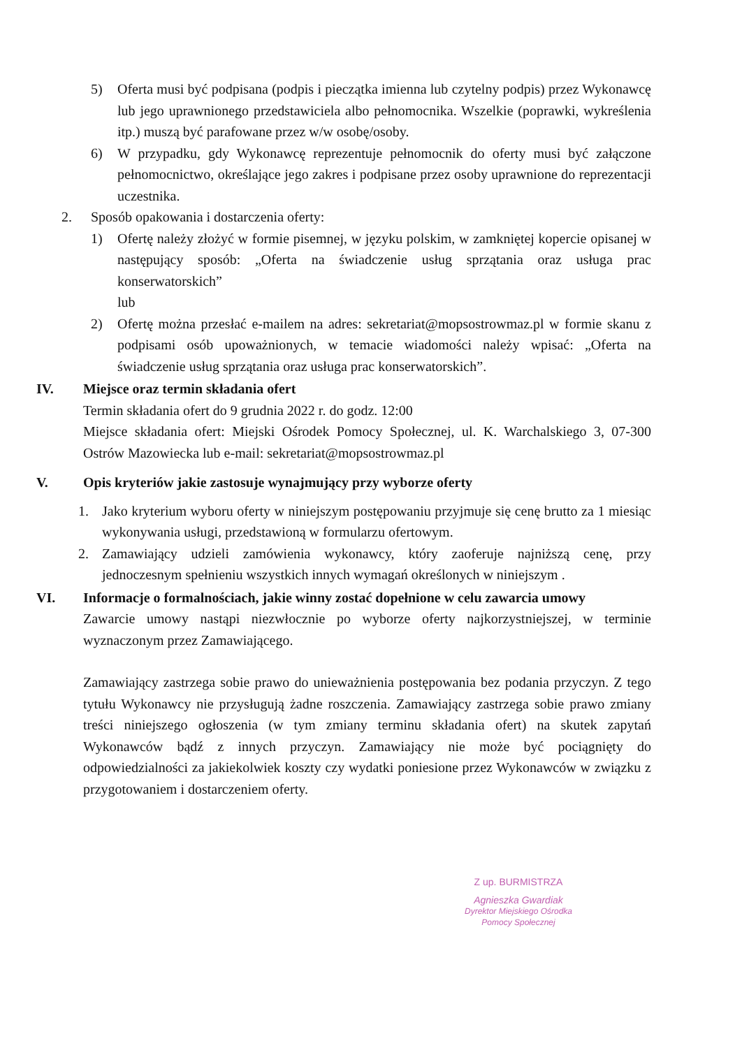5) Oferta musi być podpisana (podpis i pieczątka imienna lub czytelny podpis) przez Wykonawcę lub jego uprawnionego przedstawiciela albo pełnomocnika. Wszelkie (poprawki, wykreślenia itp.) muszą być parafowane przez w/w osobę/osoby.
6) W przypadku, gdy Wykonawcę reprezentuje pełnomocnik do oferty musi być załączone pełnomocnictwo, określające jego zakres i podpisane przez osoby uprawnione do reprezentacji uczestnika.
2. Sposób opakowania i dostarczenia oferty:
1) Ofertę należy złożyć w formie pisemnej, w języku polskim, w zamkniętej kopercie opisanej w następujący sposób: „Oferta na świadczenie usług sprzątania oraz usługa prac konserwatorskich”
lub
2) Ofertę można przesłać e-mailem na adres: sekretariat@mopsostrowmaz.pl w formie skanu z podpisami osób upoważnionych, w temacie wiadomości należy wpisać: „Oferta na świadczenie usług sprzątania oraz usługa prac konserwatorskich”.
IV. Miejsce oraz termin składania ofert
Termin składania ofert do 9 grudnia 2022 r. do godz. 12:00
Miejsce składania ofert: Miejski Ośrodek Pomocy Społecznej, ul. K. Warchalskiego 3, 07-300 Ostrów Mazowiecka lub e-mail: sekretariat@mopsostrowmaz.pl
V. Opis kryteriów jakie zastosuje wynajmujący przy wyborze oferty
1. Jako kryterium wyboru oferty w niniejszym postępowaniu przyjmuje się cenę brutto za 1 miesiąc wykonywania usługi, przedstawioną w formularzu ofertowym.
2. Zamawiający udzieli zamówienia wykonawcy, który zaoferuje najniższą cenę, przy jednoczesnym spełnieniu wszystkich innych wymagań określonych w niniejszym .
VI. Informacje o formalnościach, jakie winny zostać dopełnione w celu zawarcia umowy
Zawarcie umowy nastąpi niezwłocznie po wyborze oferty najkorzystniejszej, w terminie wyznaczonym przez Zamawiającego.
Zamawiający zastrzega sobie prawo do unieważnienia postępowania bez podania przyczyn. Z tego tytułu Wykonawcy nie przysługują żadne roszczenia. Zamawiający zastrzega sobie prawo zmiany treści niniejszego ogłoszenia (w tym zmiany terminu składania ofert) na skutek zapytań Wykonawców bądź z innych przyczyn. Zamawiający nie może być pociągnięty do odpowiedzialności za jakiekolwiek koszty czy wydatki poniesione przez Wykonawców w związku z przygotowaniem i dostarczeniem oferty.
Z up. BURMISTRZA
Agnieszka Gwardiak
Dyrektor Miejskiego Ośrodka
Pomocy Społecznej